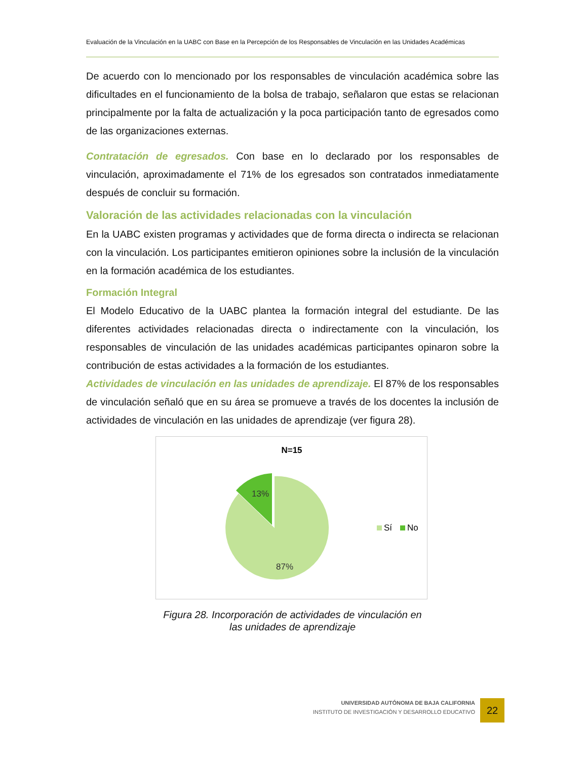Evaluación de la Vinculación en la UABC con Base en la Percepción de los Responsables de Vinculación en las Unidades Académicas
De acuerdo con lo mencionado por los responsables de vinculación académica sobre las dificultades en el funcionamiento de la bolsa de trabajo, señalaron que estas se relacionan principalmente por la falta de actualización y la poca participación tanto de egresados como de las organizaciones externas.
Contratación de egresados. Con base en lo declarado por los responsables de vinculación, aproximadamente el 71% de los egresados son contratados inmediatamente después de concluir su formación.
Valoración de las actividades relacionadas con la vinculación
En la UABC existen programas y actividades que de forma directa o indirecta se relacionan con la vinculación. Los participantes emitieron opiniones sobre la inclusión de la vinculación en la formación académica de los estudiantes.
Formación Integral
El Modelo Educativo de la UABC plantea la formación integral del estudiante. De las diferentes actividades relacionadas directa o indirectamente con la vinculación, los responsables de vinculación de las unidades académicas participantes opinaron sobre la contribución de estas actividades a la formación de los estudiantes.
Actividades de vinculación en las unidades de aprendizaje. El 87% de los responsables de vinculación señaló que en su área se promueve a través de los docentes la inclusión de actividades de vinculación en las unidades de aprendizaje (ver figura 28).
N=15
13%
87%
Sí
No
Figura 28. Incorporación de actividades de vinculación en
las unidades de aprendizaje
UNIVERSIDAD AUTÓNOMA DE BAJA CALIFORNIA
INSTITUTO DE INVESTIGACIÓN Y DESARROLLO EDUCATIVO
22